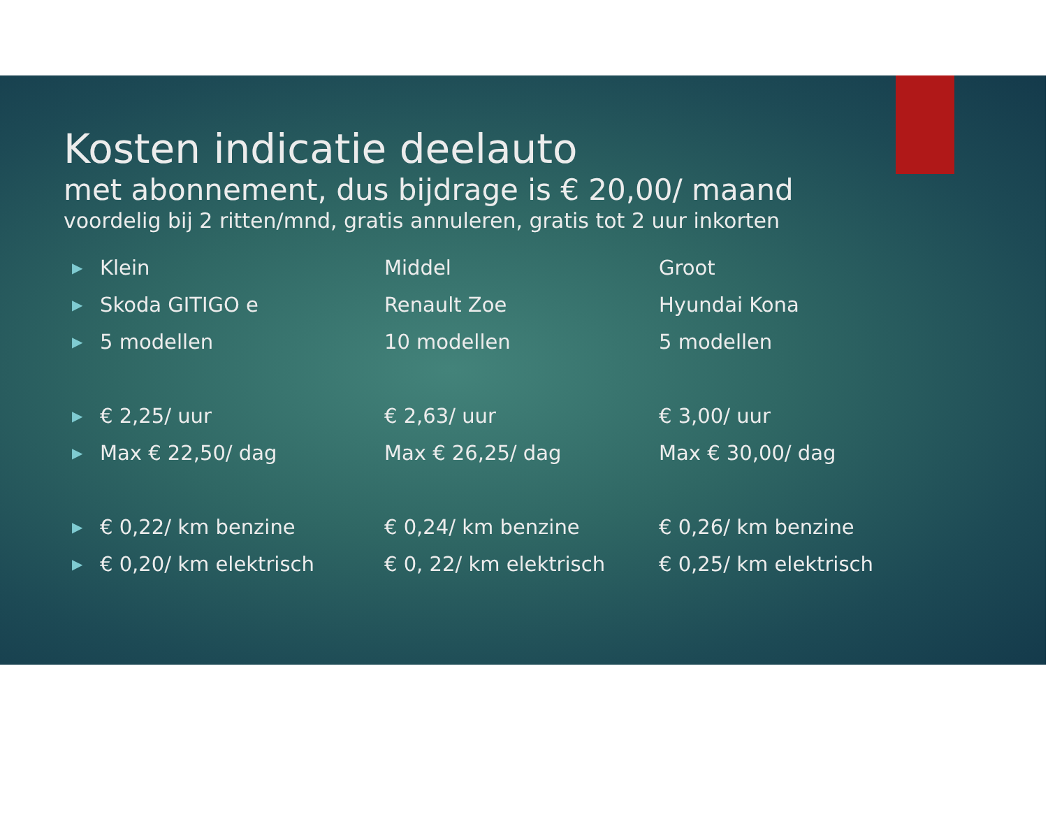Kosten indicatie deelauto
met abonnement, dus bijdrage is € 20,00/ maand
voordelig bij 2 ritten/mnd, gratis annuleren, gratis tot 2 uur inkorten
| ▶ | Klein | Middel | Groot |
| ▶ | Skoda GITIGO e | Renault Zoe | Hyundai Kona |
| ▶ | 5 modellen | 10 modellen | 5 modellen |
| ▶ | € 2,25/ uur | € 2,63/ uur | € 3,00/ uur |
| ▶ | Max € 22,50/ dag | Max € 26,25/ dag | Max € 30,00/ dag |
| ▶ | € 0,22/ km benzine | € 0,24/ km benzine | € 0,26/ km benzine |
| ▶ | € 0,20/ km elektrisch | € 0, 22/ km elektrisch | € 0,25/ km elektrisch |